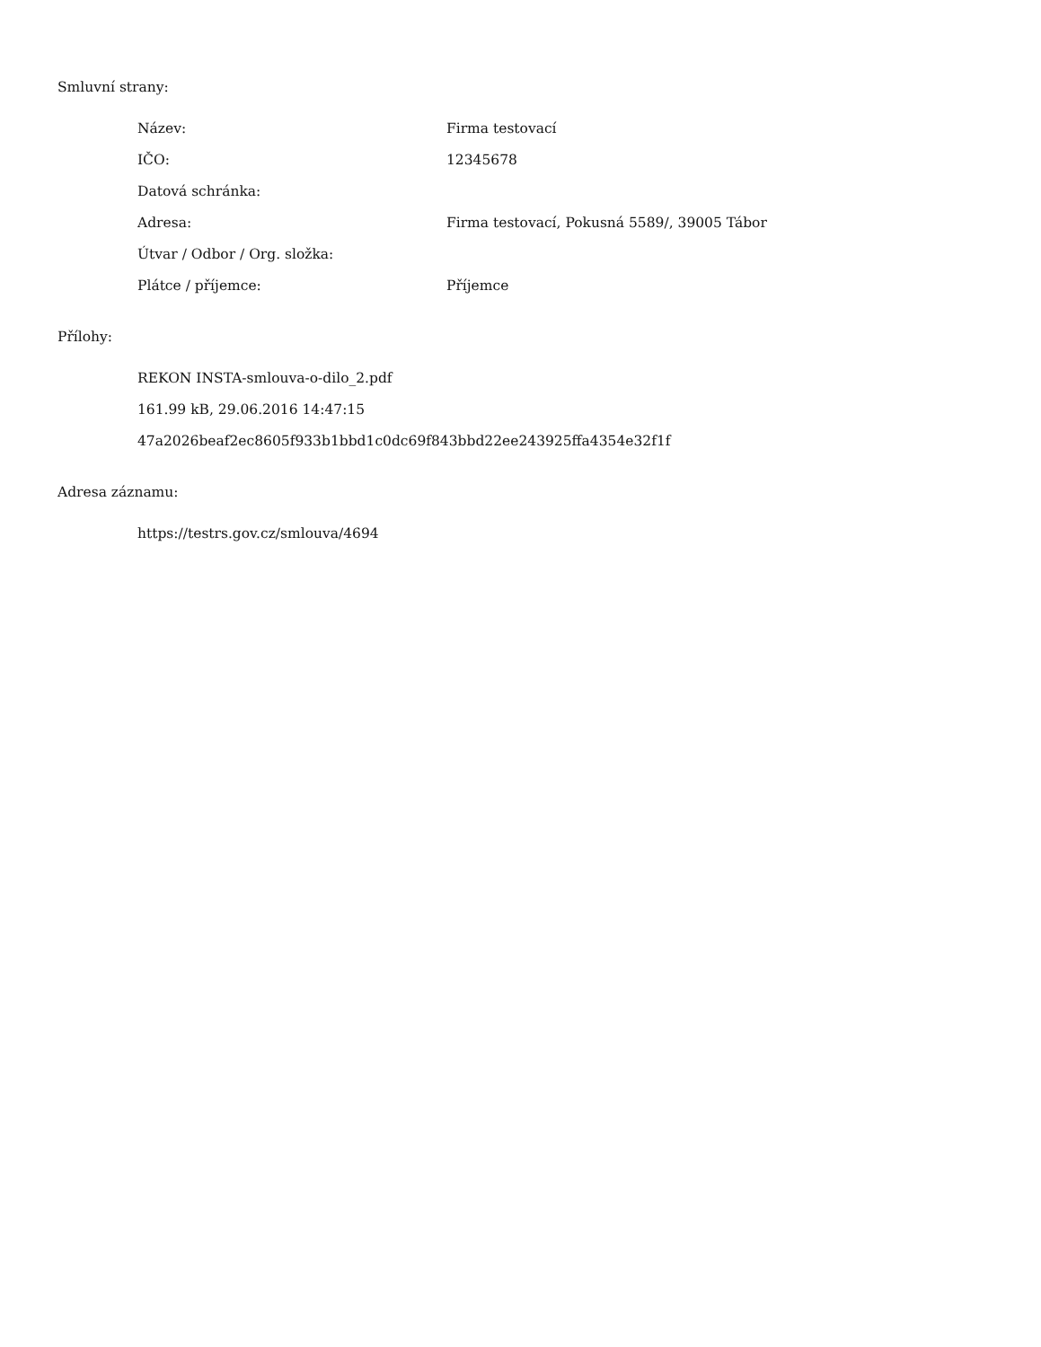Smluvní strany:
| Název: | Firma testovací |
| IČO: | 12345678 |
| Datová schránka: | |
| Adresa: | Firma testovací, Pokusná 5589/, 39005 Tábor |
| Útvar / Odbor / Org. složka: | |
| Plátce / příjemce: | Příjemce |
Přílohy:
REKON INSTA-smlouva-o-dilo_2.pdf
161.99 kB, 29.06.2016 14:47:15
47a2026beaf2ec8605f933b1bbd1c0dc69f843bbd22ee243925ffa4354e32f1f
Adresa záznamu:
https://testrs.gov.cz/smlouva/4694